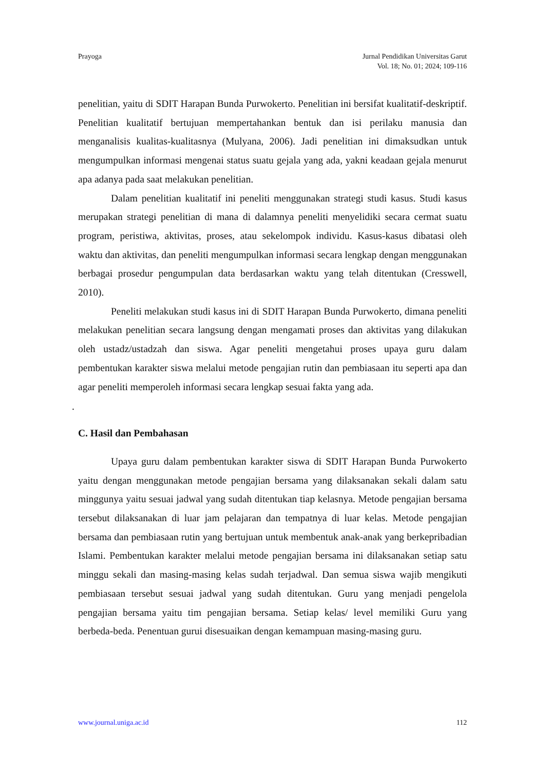Prayoga Jurnal Pendidikan Universitas Garut
Vol. 18; No. 01; 2024; 109-116
penelitian, yaitu di SDIT Harapan Bunda Purwokerto. Penelitian ini bersifat kualitatif-deskriptif. Penelitian kualitatif bertujuan mempertahankan bentuk dan isi perilaku manusia dan menganalisis kualitas-kualitasnya (Mulyana, 2006). Jadi penelitian ini dimaksudkan untuk mengumpulkan informasi mengenai status suatu gejala yang ada, yakni keadaan gejala menurut apa adanya pada saat melakukan penelitian.
Dalam penelitian kualitatif ini peneliti menggunakan strategi studi kasus. Studi kasus merupakan strategi penelitian di mana di dalamnya peneliti menyelidiki secara cermat suatu program, peristiwa, aktivitas, proses, atau sekelompok individu. Kasus-kasus dibatasi oleh waktu dan aktivitas, dan peneliti mengumpulkan informasi secara lengkap dengan menggunakan berbagai prosedur pengumpulan data berdasarkan waktu yang telah ditentukan (Cresswell, 2010).
Peneliti melakukan studi kasus ini di SDIT Harapan Bunda Purwokerto, dimana peneliti melakukan penelitian secara langsung dengan mengamati proses dan aktivitas yang dilakukan oleh ustadz/ustadzah dan siswa. Agar peneliti mengetahui proses upaya guru dalam pembentukan karakter siswa melalui metode pengajian rutin dan pembiasaan itu seperti apa dan agar peneliti memperoleh informasi secara lengkap sesuai fakta yang ada.
.
C. Hasil dan Pembahasan
Upaya guru dalam pembentukan karakter siswa di SDIT Harapan Bunda Purwokerto yaitu dengan menggunakan metode pengajian bersama yang dilaksanakan sekali dalam satu minggunya yaitu sesuai jadwal yang sudah ditentukan tiap kelasnya. Metode pengajian bersama tersebut dilaksanakan di luar jam pelajaran dan tempatnya di luar kelas. Metode pengajian bersama dan pembiasaan rutin yang bertujuan untuk membentuk anak-anak yang berkepribadian Islami. Pembentukan karakter melalui metode pengajian bersama ini dilaksanakan setiap satu minggu sekali dan masing-masing kelas sudah terjadwal. Dan semua siswa wajib mengikuti pembiasaan tersebut sesuai jadwal yang sudah ditentukan. Guru yang menjadi pengelola pengajian bersama yaitu tim pengajian bersama. Setiap kelas/ level memiliki Guru yang berbeda-beda. Penentuan gurui disesuaikan dengan kemampuan masing-masing guru.
www.journal.uniga.ac.id 112